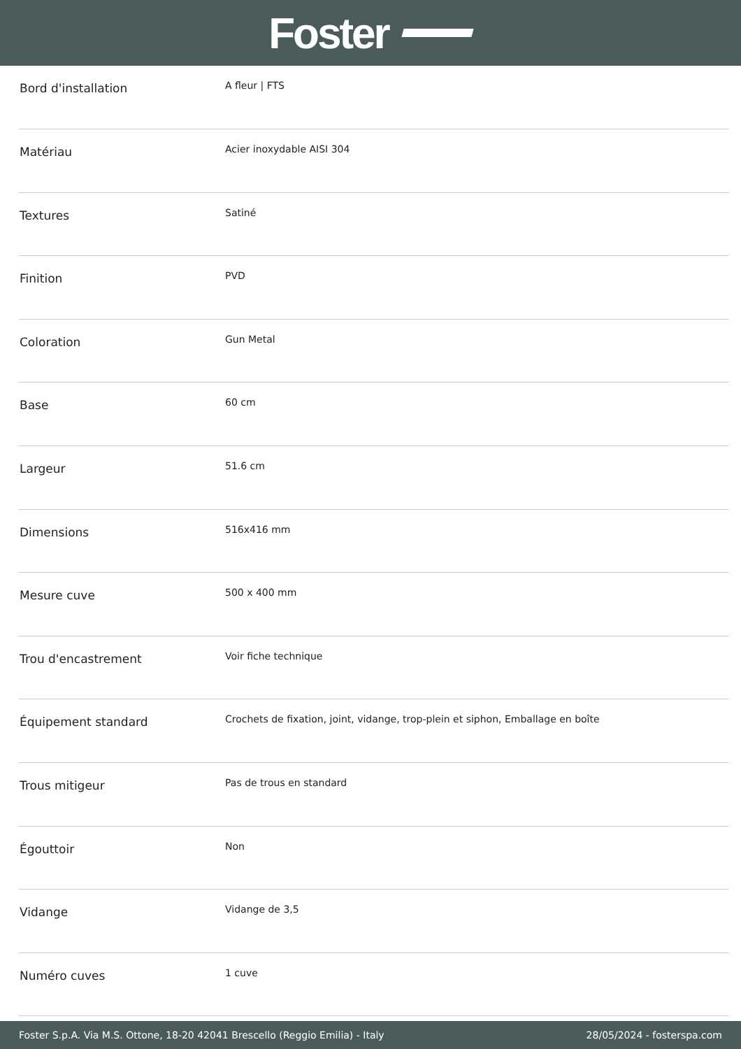Foster
| Bord d'installation | A fleur / FTS |
| Matériau | Acier inoxydable AISI 304 |
| Textures | Satiné |
| Finition | PVD |
| Coloration | Gun Metal |
| Base | 60 cm |
| Largeur | 51.6 cm |
| Dimensions | 516x416 mm |
| Mesure cuve | 500 x 400 mm |
| Trou d'encastrement | Voir fiche technique |
| Équipement standard | Crochets de fixation, joint, vidange, trop-plein et siphon, Emballage en boîte |
| Trous mitigeur | Pas de trous en standard |
| Égouttoir | Non |
| Vidange | Vidange de 3,5 |
| Numéro cuves | 1 cuve |
Foster S.p.A. Via M.S. Ottone, 18-20 42041 Brescello (Reggio Emilia) - Italy 28/05/2024 - fosterspa.com